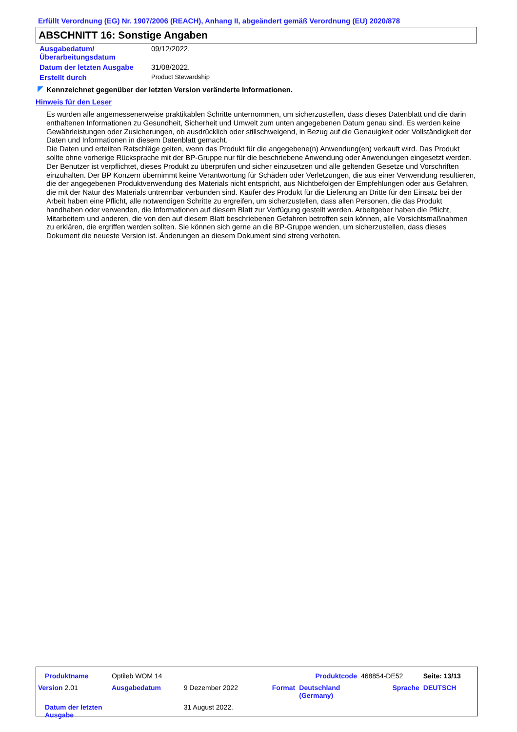Erfüllt Verordnung (EG) Nr. 1907/2006 (REACH), Anhang II, abgeändert gemäß Verordnung (EU) 2020/878
ABSCHNITT 16: Sonstige Angaben
| Ausgabedatum/ Überarbeitungsdatum | 09/12/2022. |
| Datum der letzten Ausgabe | 31/08/2022. |
| Erstellt durch | Product Stewardship |
Kennzeichnet gegenüber der letzten Version veränderte Informationen.
Hinweis für den Leser
Es wurden alle angemessenerweise praktikablen Schritte unternommen, um sicherzustellen, dass dieses Datenblatt und die darin enthaltenen Informationen zu Gesundheit, Sicherheit und Umwelt zum unten angegebenen Datum genau sind. Es werden keine Gewährleistungen oder Zusicherungen, ob ausdrücklich oder stillschweigend, in Bezug auf die Genauigkeit oder Vollständigkeit der Daten und Informationen in diesem Datenblatt gemacht.
Die Daten und erteilten Ratschläge gelten, wenn das Produkt für die angegebene(n) Anwendung(en) verkauft wird. Das Produkt sollte ohne vorherige Rücksprache mit der BP-Gruppe nur für die beschriebene Anwendung oder Anwendungen eingesetzt werden.
Der Benutzer ist verpflichtet, dieses Produkt zu überprüfen und sicher einzusetzen und alle geltenden Gesetze und Vorschriften einzuhalten. Der BP Konzern übernimmt keine Verantwortung für Schäden oder Verletzungen, die aus einer Verwendung resultieren, die der angegebenen Produktverwendung des Materials nicht entspricht, aus Nichtbefolgen der Empfehlungen oder aus Gefahren, die mit der Natur des Materials untrennbar verbunden sind. Käufer des Produkt für die Lieferung an Dritte für den Einsatz bei der Arbeit haben eine Pflicht, alle notwendigen Schritte zu ergreifen, um sicherzustellen, dass allen Personen, die das Produkt handhaben oder verwenden, die Informationen auf diesem Blatt zur Verfügung gestellt werden. Arbeitgeber haben die Pflicht, Mitarbeitern und anderen, die von den auf diesem Blatt beschriebenen Gefahren betroffen sein können, alle Vorsichtsmaßnahmen zu erklären, die ergriffen werden sollten. Sie können sich gerne an die BP-Gruppe wenden, um sicherzustellen, dass dieses Dokument die neueste Version ist. Änderungen an diesem Dokument sind streng verboten.
| Produktname | Optileb WOM 14 | | | Produktcode | 468854-DE52 | Seite: 13/13 |
| Version 2.01 | Ausgabedatum | 9 Dezember 2022 | Format | Deutschland (Germany) | Sprache | DEUTSCH |
| Datum der letzten Ausgabe | | 31 August 2022. | | | | |